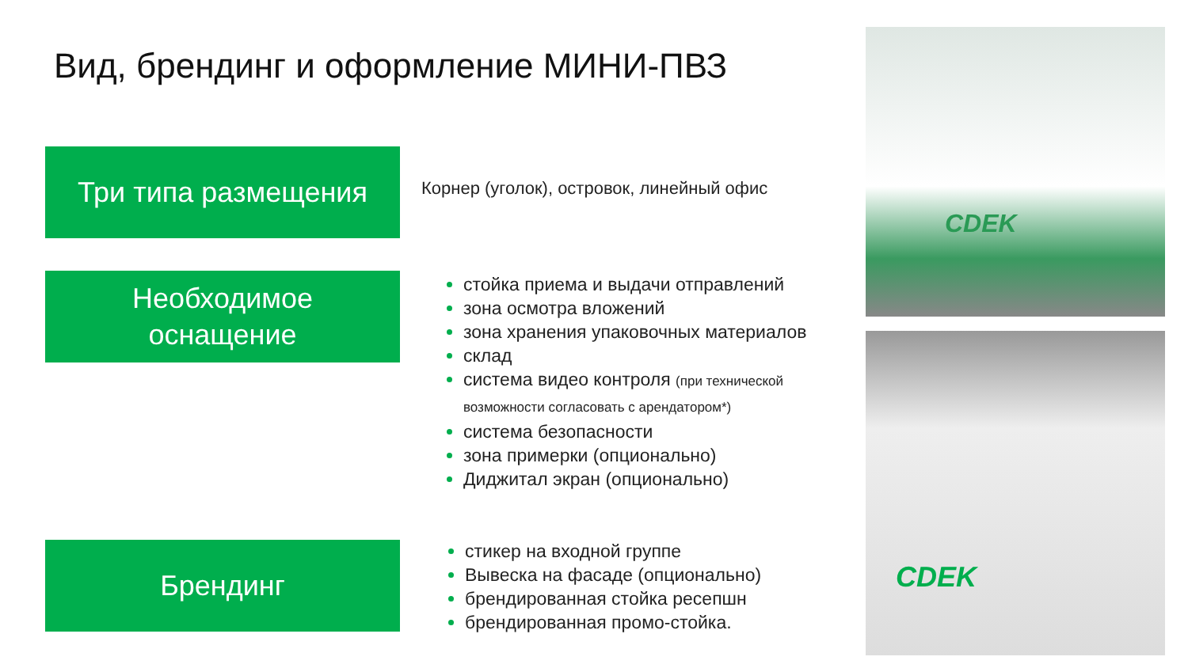Вид, брендинг и оформление МИНИ-ПВЗ
Три типа размещения
Корнер (уголок), островок, линейный офис
Необходимое
оснащение
стойка приема и выдачи отправлений
зона осмотра вложений
зона хранения упаковочных материалов
склад
система видео контроля (при технической возможности согласовать с арендатором*)
система безопасности
зона примерки (опционально)
Диджитал экран (опционально)
Брендинг
стикер на входной группе
Вывеска на фасаде (опционально)
брендированная стойка ресепшн
брендированная промо-стойка.
CDEK
CDEK